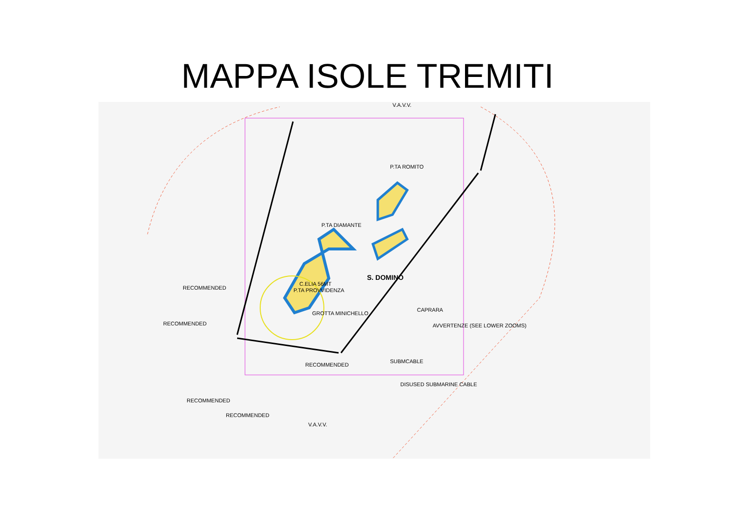MAPPA ISOLE TREMITI
V.A.V.V.
S. DOMINO
C.ELIA 56MT
P.TA PROVVIDENZA
P.TA ROMITO
CAPRARA
P.TA DIAMANTE
RECOMMENDED
RECOMMENDED
RECOMMENDED
RECOMMENDED
RECOMMENDED
SUBMCABLE
DISUSED SUBMARINE CABLE
V.A.V.V.
AVVERTENZE (SEE LOWER ZOOMS)
GROTTA MINICHELLO